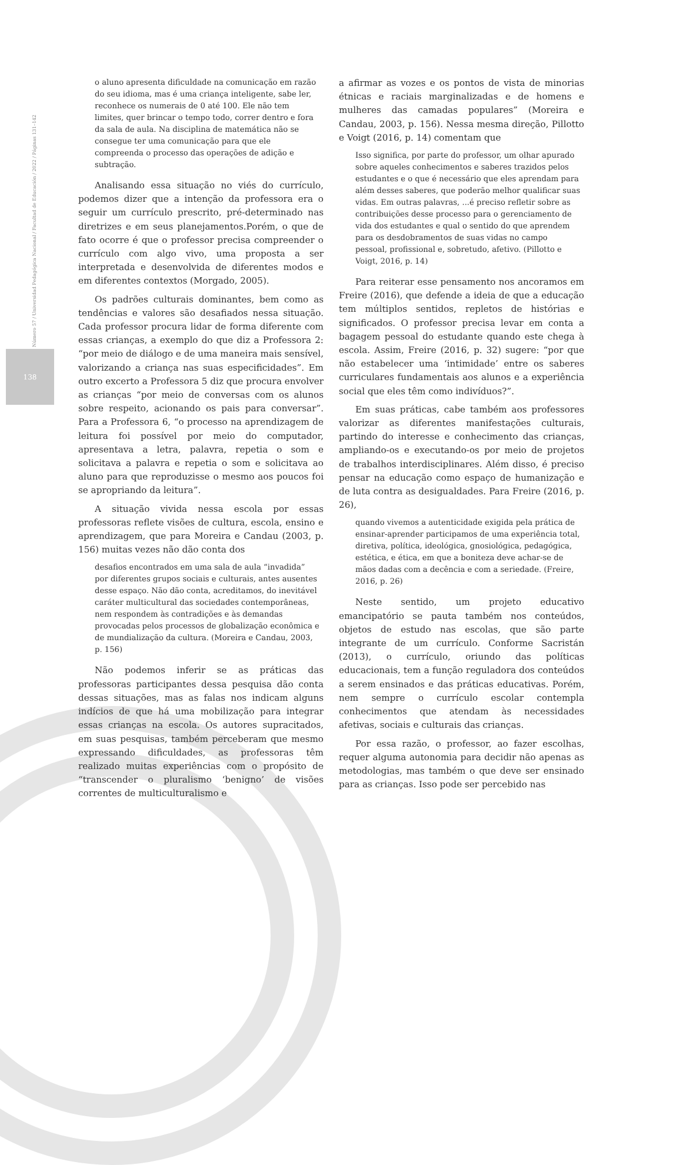Número 57 / Universidad Pedagógica Nacional / Facultad de Educación / 2022 / Páginas 131–142
138
o aluno apresenta dificuldade na comunicação em razão do seu idioma, mas é uma criança inteligente, sabe ler, reconhece os numerais de 0 até 100. Ele não tem limites, quer brincar o tempo todo, correr dentro e fora da sala de aula. Na disciplina de matemática não se consegue ter uma comunicação para que ele compreenda o processo das operações de adição e subtração.
Analisando essa situação no viés do currículo, podemos dizer que a intenção da professora era o seguir um currículo prescrito, pré-determinado nas diretrizes e em seus planejamentos.Porém, o que de fato ocorre é que o professor precisa compreender o currículo com algo vivo, uma proposta a ser interpretada e desenvolvida de diferentes modos e em diferentes contextos (Morgado, 2005).
Os padrões culturais dominantes, bem como as tendências e valores são desafiados nessa situação. Cada professor procura lidar de forma diferente com essas crianças, a exemplo do que diz a Professora 2: “por meio de diálogo e de uma maneira mais sensível, valorizando a criança nas suas especificidades”. Em outro excerto a Professora 5 diz que procura envolver as crianças “por meio de conversas com os alunos sobre respeito, acionando os pais para conversar”. Para a Professora 6, “o processo na aprendizagem de leitura foi possível por meio do computador, apresentava a letra, palavra, repetia o som e solicitava a palavra e repetia o som e solicitava ao aluno para que reproduzisse o mesmo aos poucos foi se apropriando da leitura”.
A situação vivida nessa escola por essas professoras reflete visões de cultura, escola, ensino e aprendizagem, que para Moreira e Candau (2003, p. 156) muitas vezes não dão conta dos
desafios encontrados em uma sala de aula “invadida” por diferentes grupos sociais e culturais, antes ausentes desse espaço. Não dão conta, acreditamos, do inevitável caráter multicultural das sociedades contemporâneas, nem respondem às contradições e às demandas provocadas pelos processos de globalização econômica e de mundialização da cultura. (Moreira e Candau, 2003, p. 156)
Não podemos inferir se as práticas das professoras participantes dessa pesquisa dão conta dessas situações, mas as falas nos indicam alguns indícios de que há uma mobilização para integrar essas crianças na escola. Os autores supracitados, em suas pesquisas, também perceberam que mesmo expressando dificuldades, as professoras têm realizado muitas experiências com o propósito de “transcender o pluralismo ‘benigno’ de visões correntes de multiculturalismo e
a afirmar as vozes e os pontos de vista de minorias étnicas e raciais marginalizadas e de homens e mulheres das camadas populares” (Moreira e Candau, 2003, p. 156). Nessa mesma direção, Pillotto e Voigt (2016, p. 14) comentam que
Isso significa, por parte do professor, um olhar apurado sobre aqueles conhecimentos e saberes trazidos pelos estudantes e o que é necessário que eles aprendam para além desses saberes, que poderão melhor qualificar suas vidas. Em outras palavras, ...é preciso refletir sobre as contribuições desse processo para o gerenciamento de vida dos estudantes e qual o sentido do que aprendem para os desdobramentos de suas vidas no campo pessoal, profissional e, sobretudo, afetivo. (Pillotto e Voigt, 2016, p. 14)
Para reiterar esse pensamento nos ancoramos em Freire (2016), que defende a ideia de que a educação tem múltiplos sentidos, repletos de histórias e significados. O professor precisa levar em conta a bagagem pessoal do estudante quando este chega à escola. Assim, Freire (2016, p. 32) sugere: “por que não estabelecer uma ‘intimidade’ entre os saberes curriculares fundamentais aos alunos e a experiência social que eles têm como indivíduos?”.
Em suas práticas, cabe também aos professores valorizar as diferentes manifestações culturais, partindo do interesse e conhecimento das crianças, ampliando-os e executando-os por meio de projetos de trabalhos interdisciplinares. Além disso, é preciso pensar na educação como espaço de humanização e de luta contra as desigualdades. Para Freire (2016, p. 26),
quando vivemos a autenticidade exigida pela prática de ensinar-aprender participamos de uma experiência total, diretiva, política, ideológica, gnosiológica, pedagógica, estética, e ética, em que a boniteza deve achar-se de mãos dadas com a decência e com a seriedade. (Freire, 2016, p. 26)
Neste sentido, um projeto educativo emancipatório se pauta também nos conteúdos, objetos de estudo nas escolas, que são parte integrante de um currículo. Conforme Sacristán (2013), o currículo, oriundo das políticas educacionais, tem a função reguladora dos conteúdos a serem ensinados e das práticas educativas. Porém, nem sempre o currículo escolar contempla conhecimentos que atendam às necessidades afetivas, sociais e culturais das crianças.
Por essa razão, o professor, ao fazer escolhas, requer alguma autonomia para decidir não apenas as metodologias, mas também o que deve ser ensinado para as crianças. Isso pode ser percebido nas